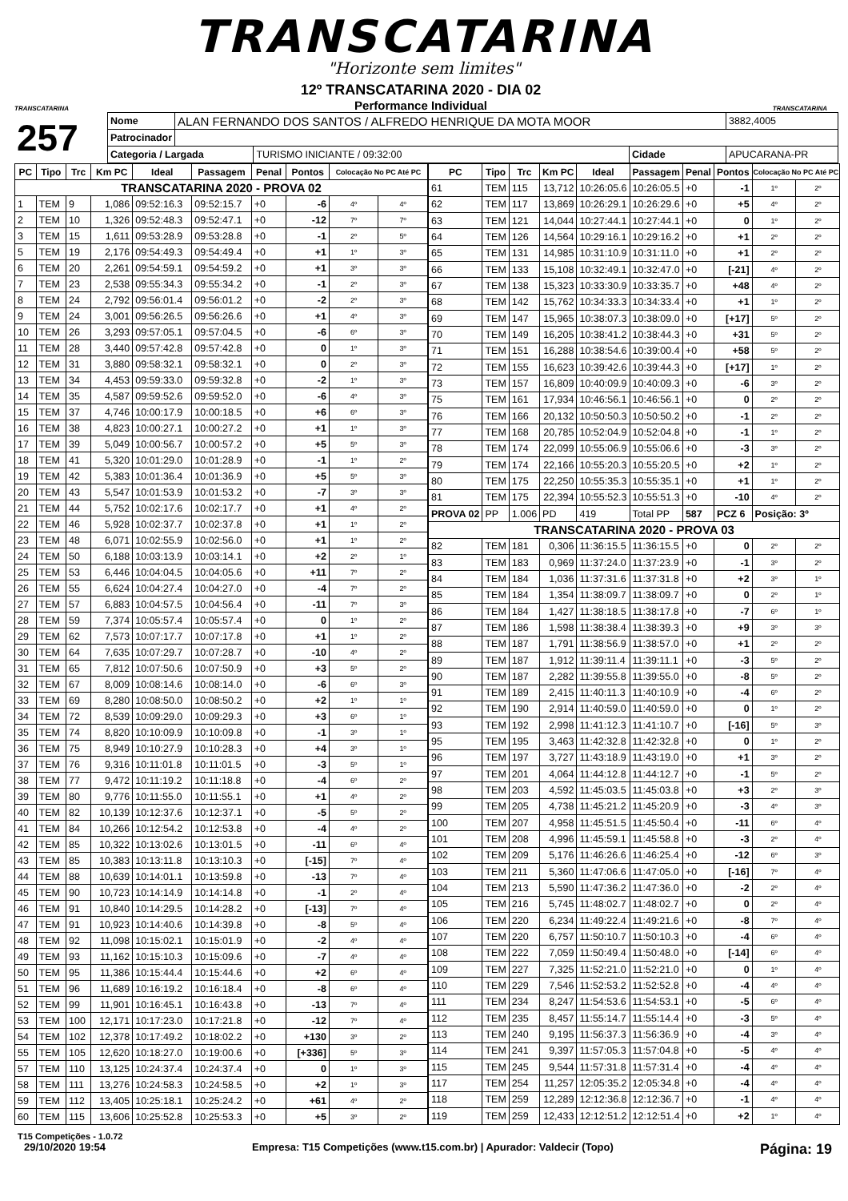TRANSCATARINA
"Horizonte sem limites"
TRANSCATARINA
12º TRANSCATARINA 2020 - DIA 02
Performance Individual
TRANSCATARINA
| 257 | Nome | ALAN FERNANDO DOS SANTOS / ALFREDO HENRIQUE DA MOTA MOOR | | | | 3882,4005 |
| | Patrocinador | | | | | |
| | Categoria / Largada | | TURISMO INICIANTE / 09:32:00 | Cidade | APUCARANA-PR | |
| PC | Tipo | Trc | Km PC | Ideal | Passagem | Penal | Pontos | Colocação No PC Até PC | |
| --- | --- | --- | --- | --- | --- | --- | --- | --- | --- |
| TRANSCATARINA 2020 - PROVA 02 | | | | | | | | | |
| 1 | TEM | 9 | 1,086 | 09:52:16.3 | 09:52:15.7 | +0 | -6 | 4º | 4º |
| 2 | TEM | 10 | 1,326 | 09:52:48.3 | 09:52:47.1 | +0 | -12 | 7º | 7º |
| 3 | TEM | 15 | 1,611 | 09:53:28.9 | 09:53:28.8 | +0 | -1 | 2º | 5º |
| 5 | TEM | 19 | 2,176 | 09:54:49.3 | 09:54:49.4 | +0 | +1 | 1º | 3º |
| 6 | TEM | 20 | 2,261 | 09:54:59.1 | 09:54:59.2 | +0 | +1 | 3º | 3º |
| 7 | TEM | 23 | 2,538 | 09:55:34.3 | 09:55:34.2 | +0 | -1 | 2º | 3º |
| 8 | TEM | 24 | 2,792 | 09:56:01.4 | 09:56:01.2 | +0 | -2 | 2º | 3º |
| 9 | TEM | 24 | 3,001 | 09:56:26.5 | 09:56:26.6 | +0 | +1 | 4º | 3º |
| 10 | TEM | 26 | 3,293 | 09:57:05.1 | 09:57:04.5 | +0 | -6 | 6º | 3º |
| 11 | TEM | 28 | 3,440 | 09:57:42.8 | 09:57:42.8 | +0 | 0 | 1º | 3º |
| 12 | TEM | 31 | 3,880 | 09:58:32.1 | 09:58:32.1 | +0 | 0 | 2º | 3º |
| 13 | TEM | 34 | 4,453 | 09:59:33.0 | 09:59:32.8 | +0 | -2 | 1º | 3º |
| 14 | TEM | 35 | 4,587 | 09:59:52.6 | 09:59:52.0 | +0 | -6 | 4º | 3º |
| 15 | TEM | 37 | 4,746 | 10:00:17.9 | 10:00:18.5 | +0 | +6 | 6º | 3º |
| 16 | TEM | 38 | 4,823 | 10:00:27.1 | 10:00:27.2 | +0 | +1 | 1º | 3º |
| 17 | TEM | 39 | 5,049 | 10:00:56.7 | 10:00:57.2 | +0 | +5 | 5º | 3º |
| 18 | TEM | 41 | 5,320 | 10:01:29.0 | 10:01:28.9 | +0 | -1 | 1º | 2º |
| 19 | TEM | 42 | 5,383 | 10:01:36.4 | 10:01:36.9 | +0 | +5 | 5º | 3º |
| 20 | TEM | 43 | 5,547 | 10:01:53.9 | 10:01:53.2 | +0 | -7 | 3º | 3º |
| 21 | TEM | 44 | 5,752 | 10:02:17.6 | 10:02:17.7 | +0 | +1 | 4º | 2º |
| 22 | TEM | 46 | 5,928 | 10:02:37.7 | 10:02:37.8 | +0 | +1 | 1º | 2º |
| 23 | TEM | 48 | 6,071 | 10:02:55.9 | 10:02:56.0 | +0 | +1 | 1º | 2º |
| 24 | TEM | 50 | 6,188 | 10:03:13.9 | 10:03:14.1 | +0 | +2 | 2º | 1º |
| 25 | TEM | 53 | 6,446 | 10:04:04.5 | 10:04:05.6 | +0 | +11 | 7º | 2º |
| 26 | TEM | 55 | 6,624 | 10:04:27.4 | 10:04:27.0 | +0 | -4 | 7º | 2º |
| 27 | TEM | 57 | 6,883 | 10:04:57.5 | 10:04:56.4 | +0 | -11 | 7º | 3º |
| 28 | TEM | 59 | 7,374 | 10:05:57.4 | 10:05:57.4 | +0 | 0 | 1º | 2º |
| 29 | TEM | 62 | 7,573 | 10:07:17.7 | 10:07:17.8 | +0 | +1 | 1º | 2º |
| 30 | TEM | 64 | 7,635 | 10:07:29.7 | 10:07:28.7 | +0 | -10 | 4º | 2º |
| 31 | TEM | 65 | 7,812 | 10:07:50.6 | 10:07:50.9 | +0 | +3 | 5º | 2º |
| 32 | TEM | 67 | 8,009 | 10:08:14.6 | 10:08:14.0 | +0 | -6 | 6º | 3º |
| 33 | TEM | 69 | 8,280 | 10:08:50.0 | 10:08:50.2 | +0 | +2 | 1º | 1º |
| 34 | TEM | 72 | 8,539 | 10:09:29.0 | 10:09:29.3 | +0 | +3 | 6º | 1º |
| 35 | TEM | 74 | 8,820 | 10:10:09.9 | 10:10:09.8 | +0 | -1 | 3º | 1º |
| 36 | TEM | 75 | 8,949 | 10:10:27.9 | 10:10:28.3 | +0 | +4 | 3º | 1º |
| 37 | TEM | 76 | 9,316 | 10:11:01.8 | 10:11:01.5 | +0 | -3 | 5º | 1º |
| 38 | TEM | 77 | 9,472 | 10:11:19.2 | 10:11:18.8 | +0 | -4 | 6º | 2º |
| 39 | TEM | 80 | 9,776 | 10:11:55.0 | 10:11:55.1 | +0 | +1 | 4º | 2º |
| 40 | TEM | 82 | 10,139 | 10:12:37.6 | 10:12:37.1 | +0 | -5 | 5º | 2º |
| 41 | TEM | 84 | 10,266 | 10:12:54.2 | 10:12:53.8 | +0 | -4 | 4º | 2º |
| 42 | TEM | 85 | 10,322 | 10:13:02.6 | 10:13:01.5 | +0 | -11 | 6º | 4º |
| 43 | TEM | 85 | 10,383 | 10:13:11.8 | 10:13:10.3 | +0 | [-15] | 7º | 4º |
| 44 | TEM | 88 | 10,639 | 10:14:01.1 | 10:13:59.8 | +0 | -13 | 7º | 4º |
| 45 | TEM | 90 | 10,723 | 10:14:14.9 | 10:14:14.8 | +0 | -1 | 2º | 4º |
| 46 | TEM | 91 | 10,840 | 10:14:29.5 | 10:14:28.2 | +0 | [-13] | 7º | 4º |
| 47 | TEM | 91 | 10,923 | 10:14:40.6 | 10:14:39.8 | +0 | -8 | 5º | 4º |
| 48 | TEM | 92 | 11,098 | 10:15:02.1 | 10:15:01.9 | +0 | -2 | 4º | 4º |
| 49 | TEM | 93 | 11,162 | 10:15:10.3 | 10:15:09.6 | +0 | -7 | 4º | 4º |
| 50 | TEM | 95 | 11,386 | 10:15:44.4 | 10:15:44.6 | +0 | +2 | 6º | 4º |
| 51 | TEM | 96 | 11,689 | 10:16:19.2 | 10:16:18.4 | +0 | -8 | 6º | 4º |
| 52 | TEM | 99 | 11,901 | 10:16:45.1 | 10:16:43.8 | +0 | -13 | 7º | 4º |
| 53 | TEM | 100 | 12,171 | 10:17:23.0 | 10:17:21.8 | +0 | -12 | 7º | 4º |
| 54 | TEM | 102 | 12,378 | 10:17:49.2 | 10:18:02.2 | +0 | +130 | 3º | 2º |
| 55 | TEM | 105 | 12,620 | 10:18:27.0 | 10:19:00.6 | +0 | [+336] | 5º | 3º |
| 57 | TEM | 110 | 13,125 | 10:24:37.4 | 10:24:37.4 | +0 | 0 | 1º | 3º |
| 58 | TEM | 111 | 13,276 | 10:24:58.3 | 10:24:58.5 | +0 | +2 | 1º | 3º |
| 59 | TEM | 112 | 13,405 | 10:25:18.1 | 10:25:24.2 | +0 | +61 | 4º | 2º |
| 60 | TEM | 115 | 13,606 | 10:25:52.8 | 10:25:53.3 | +0 | +5 | 3º | 2º |
| PC | Tipo | Trc | Km PC | Ideal | Passagem | Penal | Pontos | Colocação No PC Até PC | |
| --- | --- | --- | --- | --- | --- | --- | --- | --- | --- |
| 61 | TEM | 115 | 13,712 | 10:26:05.6 | 10:26:05.5 | +0 | -1 | 1º | 2º |
| 62 | TEM | 117 | 13,869 | 10:26:29.1 | 10:26:29.6 | +0 | +5 | 4º | 2º |
| 63 | TEM | 121 | 14,044 | 10:27:44.1 | 10:27:44.1 | +0 | 0 | 1º | 2º |
| 64 | TEM | 126 | 14,564 | 10:29:16.1 | 10:29:16.2 | +0 | +1 | 2º | 2º |
| 65 | TEM | 131 | 14,985 | 10:31:10.9 | 10:31:11.0 | +0 | +1 | 2º | 2º |
| 66 | TEM | 133 | 15,108 | 10:32:49.1 | 10:32:47.0 | +0 | [-21] | 4º | 2º |
| 67 | TEM | 138 | 15,323 | 10:33:30.9 | 10:33:35.7 | +0 | +48 | 4º | 2º |
| 68 | TEM | 142 | 15,762 | 10:34:33.3 | 10:34:33.4 | +0 | +1 | 1º | 2º |
| 69 | TEM | 147 | 15,965 | 10:38:07.3 | 10:38:09.0 | +0 | [+17] | 5º | 2º |
| 70 | TEM | 149 | 16,205 | 10:38:41.2 | 10:38:44.3 | +0 | +31 | 5º | 2º |
| 71 | TEM | 151 | 16,288 | 10:38:54.6 | 10:39:00.4 | +0 | +58 | 5º | 2º |
| 72 | TEM | 155 | 16,623 | 10:39:42.6 | 10:39:44.3 | +0 | [+17] | 1º | 2º |
| 73 | TEM | 157 | 16,809 | 10:40:09.9 | 10:40:09.3 | +0 | -6 | 3º | 2º |
| 75 | TEM | 161 | 17,934 | 10:46:56.1 | 10:46:56.1 | +0 | 0 | 2º | 2º |
| 76 | TEM | 166 | 20,132 | 10:50:50.3 | 10:50:50.2 | +0 | -1 | 2º | 2º |
| 77 | TEM | 168 | 20,785 | 10:52:04.9 | 10:52:04.8 | +0 | -1 | 1º | 2º |
| 78 | TEM | 174 | 22,099 | 10:55:06.9 | 10:55:06.6 | +0 | -3 | 3º | 2º |
| 79 | TEM | 174 | 22,166 | 10:55:20.3 | 10:55:20.5 | +0 | +2 | 1º | 2º |
| 80 | TEM | 175 | 22,250 | 10:55:35.3 | 10:55:35.1 | +0 | +1 | 1º | 2º |
| 81 | TEM | 175 | 22,394 | 10:55:52.3 | 10:55:51.3 | +0 | -10 | 4º | 2º |
| PROVA 02 | PP | 1.006 | PD | 419 | Total PP | 587 | PCZ 6 | Posição: 3º | |
| TRANSCATARINA 2020 - PROVA 03 | | | | | | | | | |
| 82 | TEM | 181 | 0,306 | 11:36:15.5 | 11:36:15.5 | +0 | 0 | 2º | 2º |
| 83 | TEM | 183 | 0,969 | 11:37:24.0 | 11:37:23.9 | +0 | -1 | 3º | 2º |
| 84 | TEM | 184 | 1,036 | 11:37:31.6 | 11:37:31.8 | +0 | +2 | 3º | 1º |
| 85 | TEM | 184 | 1,354 | 11:38:09.7 | 11:38:09.7 | +0 | 0 | 2º | 1º |
| 86 | TEM | 184 | 1,427 | 11:38:18.5 | 11:38:17.8 | +0 | -7 | 6º | 1º |
| 87 | TEM | 186 | 1,598 | 11:38:38.4 | 11:38:39.3 | +0 | +9 | 3º | 3º |
| 88 | TEM | 187 | 1,791 | 11:38:56.9 | 11:38:57.0 | +0 | +1 | 2º | 2º |
| 89 | TEM | 187 | 1,912 | 11:39:11.4 | 11:39:11.1 | +0 | -3 | 5º | 2º |
| 90 | TEM | 187 | 2,282 | 11:39:55.8 | 11:39:55.0 | +0 | -8 | 5º | 2º |
| 91 | TEM | 189 | 2,415 | 11:40:11.3 | 11:40:10.9 | +0 | -4 | 6º | 2º |
| 92 | TEM | 190 | 2,914 | 11:40:59.0 | 11:40:59.0 | +0 | 0 | 1º | 2º |
| 93 | TEM | 192 | 2,998 | 11:41:12.3 | 11:41:10.7 | +0 | [-16] | 5º | 3º |
| 95 | TEM | 195 | 3,463 | 11:42:32.8 | 11:42:32.8 | +0 | 0 | 1º | 2º |
| 96 | TEM | 197 | 3,727 | 11:43:18.9 | 11:43:19.0 | +0 | +1 | 3º | 2º |
| 97 | TEM | 201 | 4,064 | 11:44:12.8 | 11:44:12.7 | +0 | -1 | 5º | 2º |
| 98 | TEM | 203 | 4,592 | 11:45:03.5 | 11:45:03.8 | +0 | +3 | 2º | 3º |
| 99 | TEM | 205 | 4,738 | 11:45:21.2 | 11:45:20.9 | +0 | -3 | 4º | 3º |
| 100 | TEM | 207 | 4,958 | 11:45:51.5 | 11:45:50.4 | +0 | -11 | 6º | 4º |
| 101 | TEM | 208 | 4,996 | 11:45:59.1 | 11:45:58.8 | +0 | -3 | 2º | 4º |
| 102 | TEM | 209 | 5,176 | 11:46:26.6 | 11:46:25.4 | +0 | -12 | 6º | 3º |
| 103 | TEM | 211 | 5,360 | 11:47:06.6 | 11:47:05.0 | +0 | [-16] | 7º | 4º |
| 104 | TEM | 213 | 5,590 | 11:47:36.2 | 11:47:36.0 | +0 | -2 | 2º | 4º |
| 105 | TEM | 216 | 5,745 | 11:48:02.7 | 11:48:02.7 | +0 | 0 | 2º | 4º |
| 106 | TEM | 220 | 6,234 | 11:49:22.4 | 11:49:21.6 | +0 | -8 | 7º | 4º |
| 107 | TEM | 220 | 6,757 | 11:50:10.7 | 11:50:10.3 | +0 | -4 | 6º | 4º |
| 108 | TEM | 222 | 7,059 | 11:50:49.4 | 11:50:48.0 | +0 | [-14] | 6º | 4º |
| 109 | TEM | 227 | 7,325 | 11:52:21.0 | 11:52:21.0 | +0 | 0 | 1º | 4º |
| 110 | TEM | 229 | 7,546 | 11:52:53.2 | 11:52:52.8 | +0 | -4 | 4º | 4º |
| 111 | TEM | 234 | 8,247 | 11:54:53.6 | 11:54:53.1 | +0 | -5 | 6º | 4º |
| 112 | TEM | 235 | 8,457 | 11:55:14.7 | 11:55:14.4 | +0 | -3 | 5º | 4º |
| 113 | TEM | 240 | 9,195 | 11:56:37.3 | 11:56:36.9 | +0 | -4 | 3º | 4º |
| 114 | TEM | 241 | 9,397 | 11:57:05.3 | 11:57:04.8 | +0 | -5 | 4º | 4º |
| 115 | TEM | 245 | 9,544 | 11:57:31.8 | 11:57:31.4 | +0 | -4 | 4º | 4º |
| 117 | TEM | 254 | 11,257 | 12:05:35.2 | 12:05:34.8 | +0 | -4 | 4º | 4º |
| 118 | TEM | 259 | 12,289 | 12:12:36.8 | 12:12:36.7 | +0 | -1 | 4º | 4º |
| 119 | TEM | 259 | 12,433 | 12:12:51.2 | 12:12:51.4 | +0 | +2 | 1º | 4º |
T15 Competições - 1.0.72
29/10/2020 19:54 Empresa: T15 Competições (www.t15.com.br) | Apurador: Valdecir (Topo) Página: 19